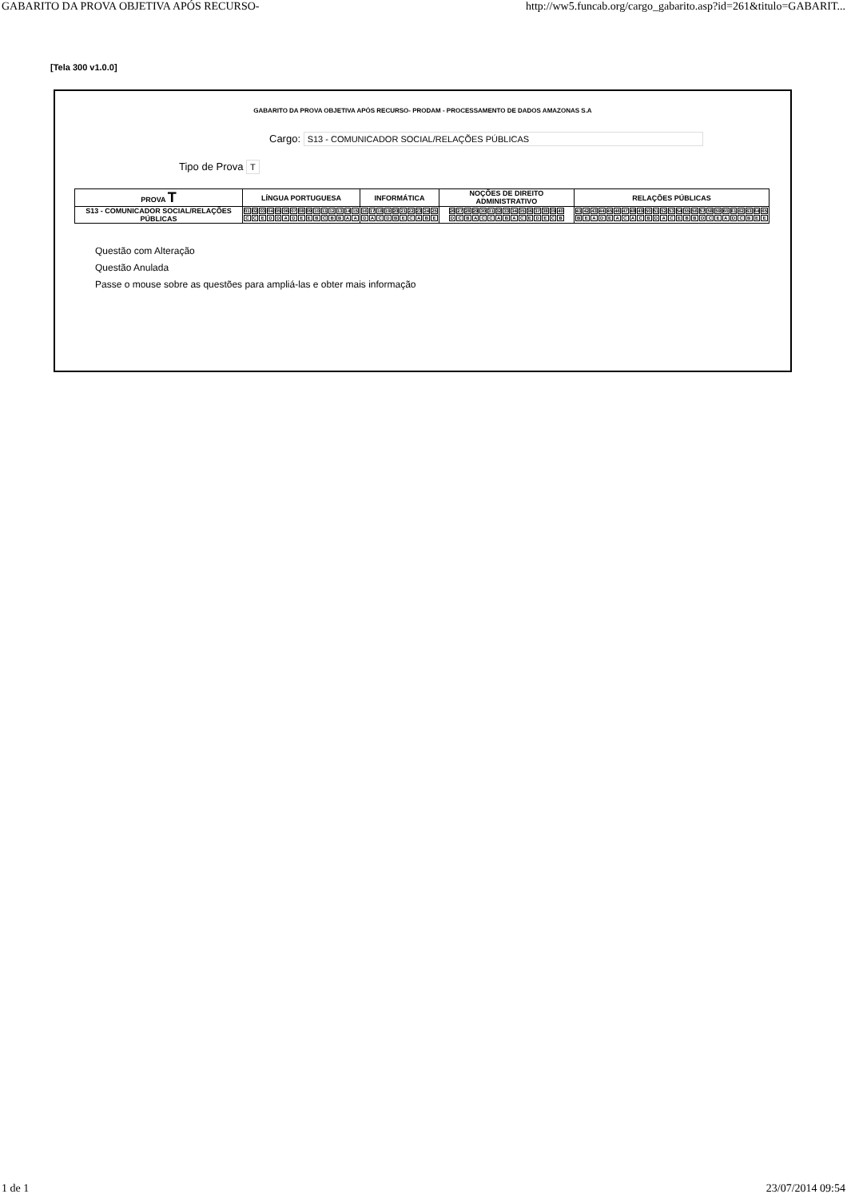GABARITO DA PROVA OBJETIVA APÓS RECURSO- http://ww5.funcab.org/cargo_gabarito.asp?id=261&titulo=GABARIT...
[Tela 300 v1.0.0]
GABARITO DA PROVA OBJETIVA APÓS RECURSO- PRODAM - PROCESSAMENTO DE DADOS AMAZONAS S.A
Cargo: S13 - COMUNICADOR SOCIAL/RELAÇÕES PÚBLICAS
Tipo de Prova T
| PROVA T | LÍNGUA PORTUGUESA | INFORMÁTICA | NOÇÕES DE DIREITO ADMINISTRATIVO | RELAÇÕES PÚBLICAS |
| --- | --- | --- | --- | --- |
| S13 - COMUNICADOR SOCIAL/RELAÇÕES PÚBLICAS | / 01 / 02 / 03 / 04 / 05 / 06 / 07 / 08 / 09 / 10 / 11 / 12 / 13 / 14 / 15 / / C / C / E / D / D / A / D / E / E / B / C / B / B / A / A / | / 16 / 17 / 18 / 19 / 20 / 21 / 22 / 23 / 24 / 25 / / D / A / C / D / B / E / C / A / B / E / | / 26 / 27 / 28 / 29 / 30 / 31 / 32 / 33 / 34 / 35 / 36 / 37 / 38 / 39 / 40 / / D / C / B / A / C / C / A / B / A / C / E / D / E / C / B / | / 41 / 42 / 43 / 44 / 45 / 46 / 47 / 48 / 49 / 50 / 51 / 52 / 53 / 54 / 55 / 56 / 57 / 58 / 59 / 60 / 61 / 62 / 63 / 64 / 65 / / B / E / A / D / E / A / C / A / C / B / D / A / C / E / B / B / D / C / E / A / D / C / B / E / E / |
Questão com Alteração
Questão Anulada
Passe o mouse sobre as questões para ampliá-las e obter mais informação
1 de 1 23/07/2014 09:54